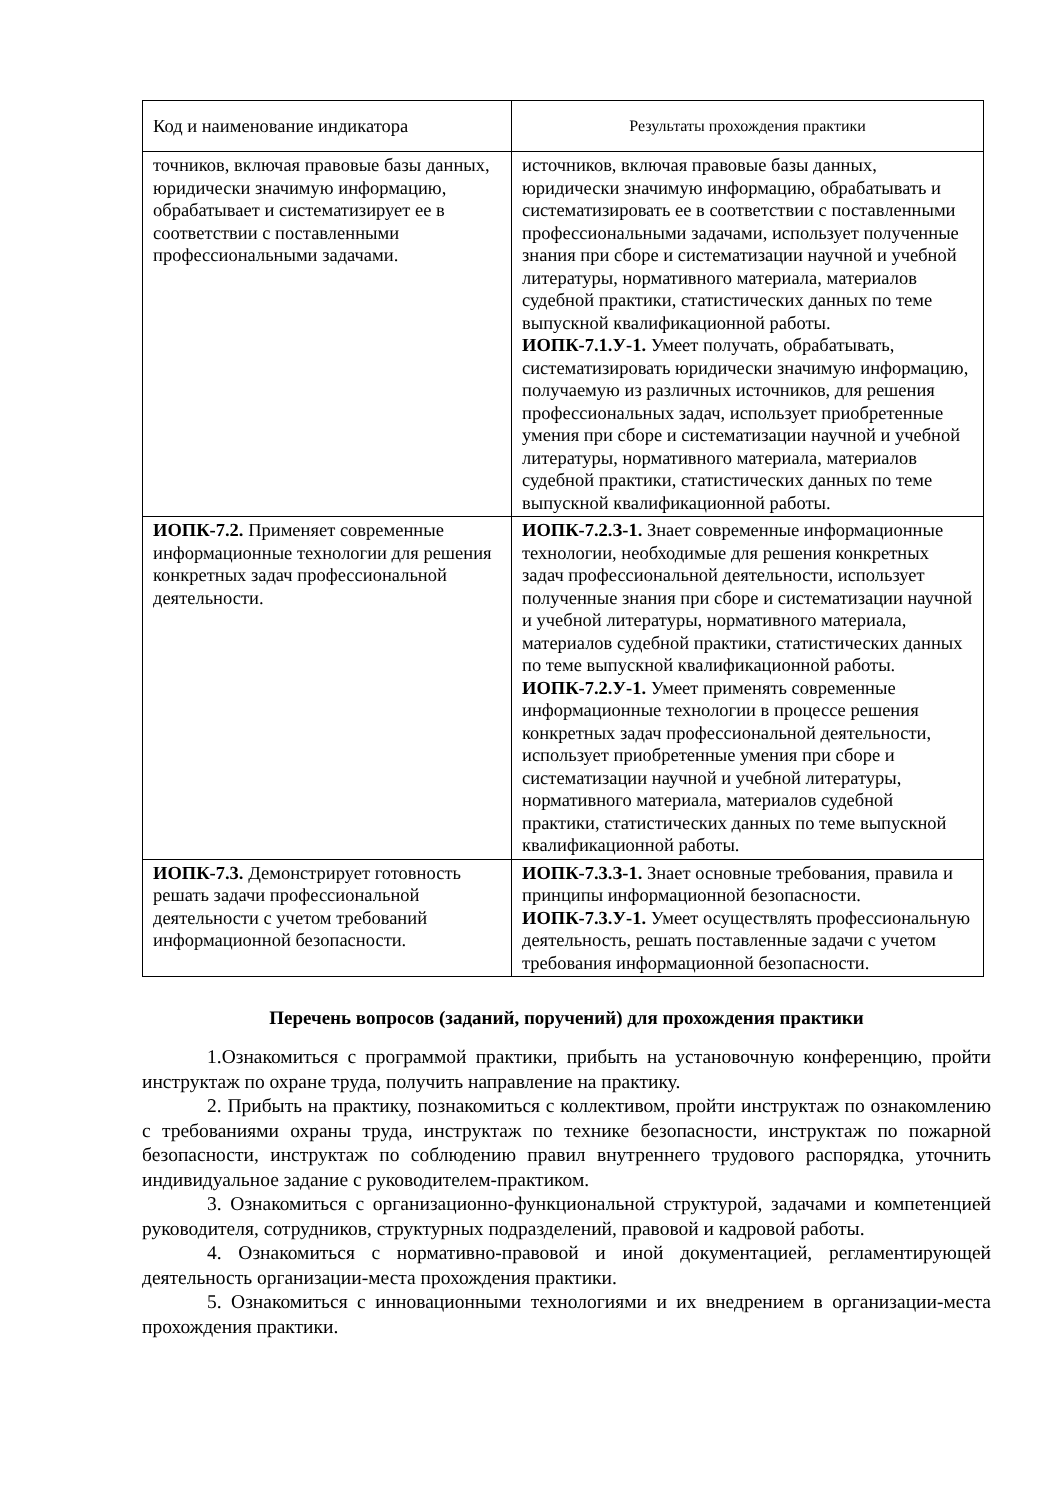| Код и наименование индикатора | Результаты прохождения практики |
| --- | --- |
| точников, включая правовые базы данных, юридически значимую информацию, обрабатывает и систематизирует ее в соответствии с поставленными профессиональными задачами. | источников, включая правовые базы данных, юридически значимую информацию, обрабатывать и систематизировать ее в соответствии с поставленными профессиональными задачами, использует полученные знания при сборе и систематизации научной и учебной литературы, нормативного материала, материалов судебной практики, статистических данных по теме выпускной квалификационной работы. ИОПК-7.1.У-1. Умеет получать, обрабатывать, систематизировать юридически значимую информацию, получаемую из различных источников, для решения профессиональных задач, использует приобретенные умения при сборе и систематизации научной и учебной литературы, нормативного материала, материалов судебной практики, статистических данных по теме выпускной квалификационной работы. |
| ИОПК-7.2. Применяет современные информационные технологии для решения конкретных задач профессиональной деятельности. | ИОПК-7.2.З-1. Знает современные информационные технологии, необходимые для решения конкретных задач профессиональной деятельности, использует полученные знания при сборе и систематизации научной и учебной литературы, нормативного материала, материалов судебной практики, статистических данных по теме выпускной квалификационной работы. ИОПК-7.2.У-1. Умеет применять современные информационные технологии в процессе решения конкретных задач профессиональной деятельности, использует приобретенные умения при сборе и систематизации научной и учебной литературы, нормативного материала, материалов судебной практики, статистических данных по теме выпускной квалификационной работы. |
| ИОПК-7.3. Демонстрирует готовность решать задачи профессиональной деятельности с учетом требований информационной безопасности. | ИОПК-7.3.З-1. Знает основные требования, правила и принципы информационной безопасности. ИОПК-7.3.У-1. Умеет осуществлять профессиональную деятельность, решать поставленные задачи с учетом требования информационной безопасности. |
Перечень вопросов (заданий, поручений) для прохождения практики
1.Ознакомиться с программой практики, прибыть на установочную конференцию, пройти инструктаж по охране труда, получить направление на практику.
2. Прибыть на практику, познакомиться с коллективом, пройти инструктаж по ознакомлению с требованиями охраны труда, инструктаж по технике безопасности, инструктаж по пожарной безопасности, инструктаж по соблюдению правил внутреннего трудового распорядка, уточнить индивидуальное задание с руководителем-практиком.
3. Ознакомиться с организационно-функциональной структурой, задачами и компетенцией руководителя, сотрудников, структурных подразделений, правовой и кадровой работы.
4. Ознакомиться с нормативно-правовой и иной документацией, регламентирующей деятельность организации-места прохождения практики.
5. Ознакомиться с инновационными технологиями и их внедрением в организации-места прохождения практики.